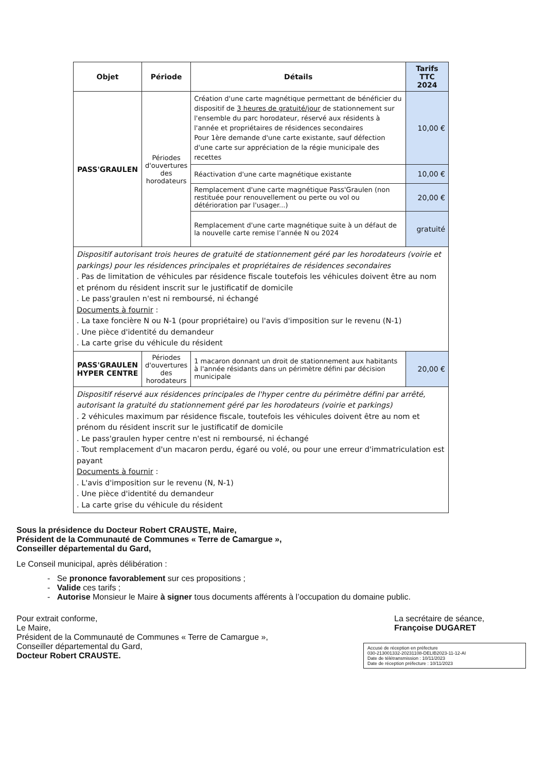| Objet | Période | Détails | Tarifs TTC 2024 |
| --- | --- | --- | --- |
| PASS'GRAULEN | Périodes d'ouvertures des horodateurs | Création d'une carte magnétique permettant de bénéficier du dispositif de 3 heures de gratuité/jour de stationnement sur l'ensemble du parc horodateur, réservé aux résidents à l'année et propriétaires de résidences secondaires Pour 1ère demande d'une carte existante, sauf défection d'une carte sur appréciation de la régie municipale des recettes | 10,00 € |
| | | Réactivation d'une carte magnétique existante | 10,00 € |
| | | Remplacement d'une carte magnétique Pass'Graulen (non restituée pour renouvellement ou perte ou vol ou détérioration par l'usager...) | 20,00 € |
| | | Remplacement d'une carte magnétique suite à un défaut de la nouvelle carte remise l’année N ou 2024 | gratuité |
| Dispositif autorisant trois heures de gratuité de stationnement géré par les horodateurs (voirie et parkings) pour les résidences principales et propriétaires de résidences secondaires . Pas de limitation de véhicules par résidence fiscale toutefois les véhicules doivent être au nom et prénom du résident inscrit sur le justificatif de domicile . Le pass'graulen n'est ni remboursé, ni échangé Documents à fournir : . La taxe foncière N ou N-1 (pour propriétaire) ou l'avis d'imposition sur le revenu (N-1) . Une pièce d'identité du demandeur . La carte grise du véhicule du résident | | | |
| PASS'GRAULEN HYPER CENTRE | Périodes d'ouvertures des horodateurs | 1 macaron donnant un droit de stationnement aux habitants à l'année résidants dans un périmètre défini par décision municipale | 20,00 € |
| Dispositif réservé aux résidences principales de l'hyper centre du périmètre défini par arrêté, autorisant la gratuité du stationnement géré par les horodateurs (voirie et parkings) . 2 véhicules maximum par résidence fiscale, toutefois les véhicules doivent être au nom et prénom du résident inscrit sur le justificatif de domicile . Le pass'graulen hyper centre n'est ni remboursé, ni échangé . Tout remplacement d'un macaron perdu, égaré ou volé, ou pour une erreur d'immatriculation est payant Documents à fournir : . L'avis d'imposition sur le revenu (N, N-1) . Une pièce d'identité du demandeur . La carte grise du véhicule du résident | | | |
Sous la présidence du Docteur Robert CRAUSTE, Maire,
Président de la Communauté de Communes « Terre de Camargue »,
Conseiller départemental du Gard,
Le Conseil municipal, après délibération :
- Se prononce favorablement sur ces propositions ;
- Valide ces tarifs ;
- Autorise Monsieur le Maire à signer tous documents afférents à l’occupation du domaine public.
Pour extrait conforme,
Le Maire,
Président de la Communauté de Communes « Terre de Camargue »,
Conseiller départemental du Gard,
Docteur Robert CRAUSTE.
La secrétaire de séance,
Françoise DUGARET
Accusé de réception en préfecture
030-213001332-20231108-DELIB2023-11-12-AI
Date de télétransmission : 10/11/2023
Date de réception préfecture : 10/11/2023